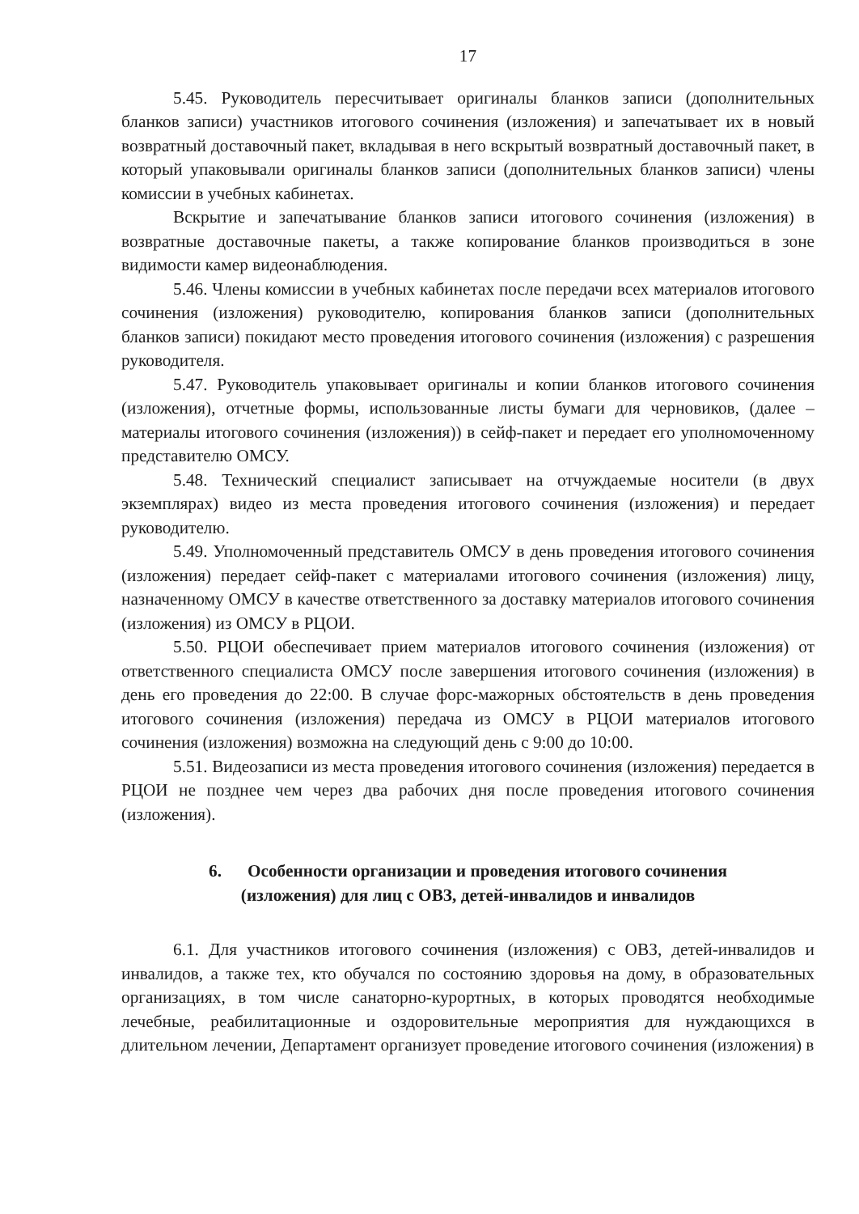17
5.45. Руководитель пересчитывает оригиналы бланков записи (дополнительных бланков записи) участников итогового сочинения (изложения) и запечатывает их в новый возвратный доставочный пакет, вкладывая в него вскрытый возвратный доставочный пакет, в который упаковывали оригиналы бланков записи (дополнительных бланков записи) члены комиссии в учебных кабинетах.
Вскрытие и запечатывание бланков записи итогового сочинения (изложения) в возвратные доставочные пакеты, а также копирование бланков производиться в зоне видимости камер видеонаблюдения.
5.46. Члены комиссии в учебных кабинетах после передачи всех материалов итогового сочинения (изложения) руководителю, копирования бланков записи (дополнительных бланков записи) покидают место проведения итогового сочинения (изложения) с разрешения руководителя.
5.47. Руководитель упаковывает оригиналы и копии бланков итогового сочинения (изложения), отчетные формы, использованные листы бумаги для черновиков, (далее – материалы итогового сочинения (изложения)) в сейф-пакет и передает его уполномоченному представителю ОМСУ.
5.48. Технический специалист записывает на отчуждаемые носители (в двух экземплярах) видео из места проведения итогового сочинения (изложения) и передает руководителю.
5.49. Уполномоченный представитель ОМСУ в день проведения итогового сочинения (изложения) передает сейф-пакет с материалами итогового сочинения (изложения) лицу, назначенному ОМСУ в качестве ответственного за доставку материалов итогового сочинения (изложения) из ОМСУ в РЦОИ.
5.50. РЦОИ обеспечивает прием материалов итогового сочинения (изложения) от ответственного специалиста ОМСУ после завершения итогового сочинения (изложения) в день его проведения до 22:00. В случае форс-мажорных обстоятельств в день проведения итогового сочинения (изложения) передача из ОМСУ в РЦОИ материалов итогового сочинения (изложения) возможна на следующий день с 9:00 до 10:00.
5.51. Видеозаписи из места проведения итогового сочинения (изложения) передается в РЦОИ не позднее чем через два рабочих дня после проведения итогового сочинения (изложения).
6. Особенности организации и проведения итогового сочинения
(изложения) для лиц с ОВЗ, детей-инвалидов и инвалидов
6.1. Для участников итогового сочинения (изложения) с ОВЗ, детей-инвалидов и инвалидов, а также тех, кто обучался по состоянию здоровья на дому, в образовательных организациях, в том числе санаторно-курортных, в которых проводятся необходимые лечебные, реабилитационные и оздоровительные мероприятия для нуждающихся в длительном лечении, Департамент организует проведение итогового сочинения (изложения) в